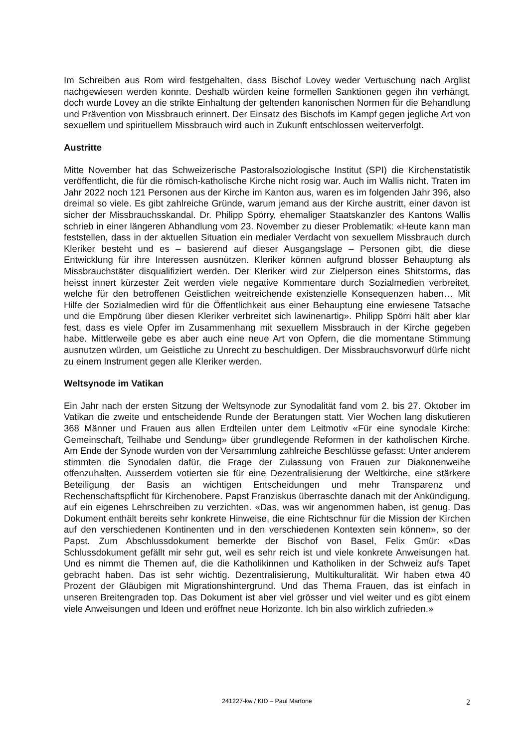Im Schreiben aus Rom wird festgehalten, dass Bischof Lovey weder Vertuschung nach Arglist nachgewiesen werden konnte. Deshalb würden keine formellen Sanktionen gegen ihn verhängt, doch wurde Lovey an die strikte Einhaltung der geltenden kanonischen Normen für die Behandlung und Prävention von Missbrauch erinnert. Der Einsatz des Bischofs im Kampf gegen jegliche Art von sexuellem und spirituellem Missbrauch wird auch in Zukunft entschlossen weiterverfolgt.
Austritte
Mitte November hat das Schweizerische Pastoralsoziologische Institut (SPI) die Kirchenstatistik veröffentlicht, die für die römisch-katholische Kirche nicht rosig war. Auch im Wallis nicht. Traten im Jahr 2022 noch 121 Personen aus der Kirche im Kanton aus, waren es im folgenden Jahr 396, also dreimal so viele. Es gibt zahlreiche Gründe, warum jemand aus der Kirche austritt, einer davon ist sicher der Missbrauchsskandal. Dr. Philipp Spörry, ehemaliger Staatskanzler des Kantons Wallis schrieb in einer längeren Abhandlung vom 23. November zu dieser Problematik: «Heute kann man feststellen, dass in der aktuellen Situation ein medialer Verdacht von sexuellem Missbrauch durch Kleriker besteht und es – basierend auf dieser Ausgangslage – Personen gibt, die diese Entwicklung für ihre Interessen ausnützen. Kleriker können aufgrund blosser Behauptung als Missbrauchstäter disqualifiziert werden. Der Kleriker wird zur Zielperson eines Shitstorms, das heisst innert kürzester Zeit werden viele negative Kommentare durch Sozialmedien verbreitet, welche für den betroffenen Geistlichen weitreichende existenzielle Konsequenzen haben… Mit Hilfe der Sozialmedien wird für die Öffentlichkeit aus einer Behauptung eine erwiesene Tatsache und die Empörung über diesen Kleriker verbreitet sich lawinenartig». Philipp Spörri hält aber klar fest, dass es viele Opfer im Zusammenhang mit sexuellem Missbrauch in der Kirche gegeben habe. Mittlerweile gebe es aber auch eine neue Art von Opfern, die die momentane Stimmung ausnutzen würden, um Geistliche zu Unrecht zu beschuldigen. Der Missbrauchsvorwurf dürfe nicht zu einem Instrument gegen alle Kleriker werden.
Weltsynode im Vatikan
Ein Jahr nach der ersten Sitzung der Weltsynode zur Synodalität fand vom 2. bis 27. Oktober im Vatikan die zweite und entscheidende Runde der Beratungen statt. Vier Wochen lang diskutieren 368 Männer und Frauen aus allen Erdteilen unter dem Leitmotiv «Für eine synodale Kirche: Gemeinschaft, Teilhabe und Sendung» über grundlegende Reformen in der katholischen Kirche. Am Ende der Synode wurden von der Versammlung zahlreiche Beschlüsse gefasst: Unter anderem stimmten die Synodalen dafür, die Frage der Zulassung von Frauen zur Diakonenweihe offenzuhalten. Ausserdem votierten sie für eine Dezentralisierung der Weltkirche, eine stärkere Beteiligung der Basis an wichtigen Entscheidungen und mehr Transparenz und Rechenschaftspflicht für Kirchenobere. Papst Franziskus überraschte danach mit der Ankündigung, auf ein eigenes Lehrschreiben zu verzichten. «Das, was wir angenommen haben, ist genug. Das Dokument enthält bereits sehr konkrete Hinweise, die eine Richtschnur für die Mission der Kirchen auf den verschiedenen Kontinenten und in den verschiedenen Kontexten sein können», so der Papst. Zum Abschlussdokument bemerkte der Bischof von Basel, Felix Gmür: «Das Schlussdokument gefällt mir sehr gut, weil es sehr reich ist und viele konkrete Anweisungen hat. Und es nimmt die Themen auf, die die Katholikinnen und Katholiken in der Schweiz aufs Tapet gebracht haben. Das ist sehr wichtig. Dezentralisierung, Multikulturalität. Wir haben etwa 40 Prozent der Gläubigen mit Migrationshintergrund. Und das Thema Frauen, das ist einfach in unseren Breitengraden top. Das Dokument ist aber viel grösser und viel weiter und es gibt einem viele Anweisungen und Ideen und eröffnet neue Horizonte. Ich bin also wirklich zufrieden.»
241227-kw / KID – Paul Martone 2